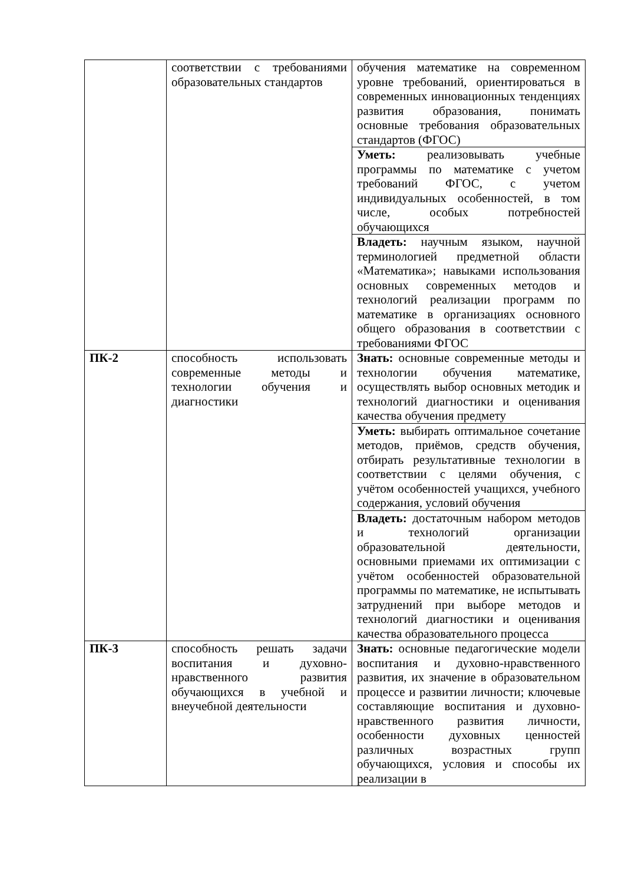| | соответствии с требованиями образовательных стандартов | обучения математике на современном уровне требований, ориентироваться в современных инновационных тенденциях развития образования, понимать основные требования образовательных стандартов (ФГОС) |
| | | Уметь: реализовывать учебные программы по математике с учетом требований ФГОС, с учетом индивидуальных особенностей, в том числе, особых потребностей обучающихся |
| | | Владеть: научным языком, научной терминологией предметной области «Математика»; навыками использования основных современных методов и технологий реализации программ по математике в организациях основного общего образования в соответствии с требованиями ФГОС |
| ПК-2 | способность использовать современные методы и технологии обучения и диагностики | Знать: основные современные методы и технологии обучения математике, осуществлять выбор основных методик и технологий диагностики и оценивания качества обучения предмету |
| | | Уметь: выбирать оптимальное сочетание методов, приёмов, средств обучения, отбирать результативные технологии в соответствии с целями обучения, с учётом особенностей учащихся, учебного содержания, условий обучения |
| | | Владеть: достаточным набором методов и технологий организации образовательной деятельности, основными приемами их оптимизации с учётом особенностей образовательной программы по математике, не испытывать затруднений при выборе методов и технологий диагностики и оценивания качества образовательного процесса |
| ПК-3 | способность решать задачи воспитания и духовно-нравственного развития обучающихся в учебной и внеучебной деятельности | Знать: основные педагогические модели воспитания и духовно-нравственного развития, их значение в образовательном процессе и развитии личности; ключевые составляющие воспитания и духовно-нравственного развития личности, особенности духовных ценностей различных возрастных групп обучающихся, условия и способы их реализации в |